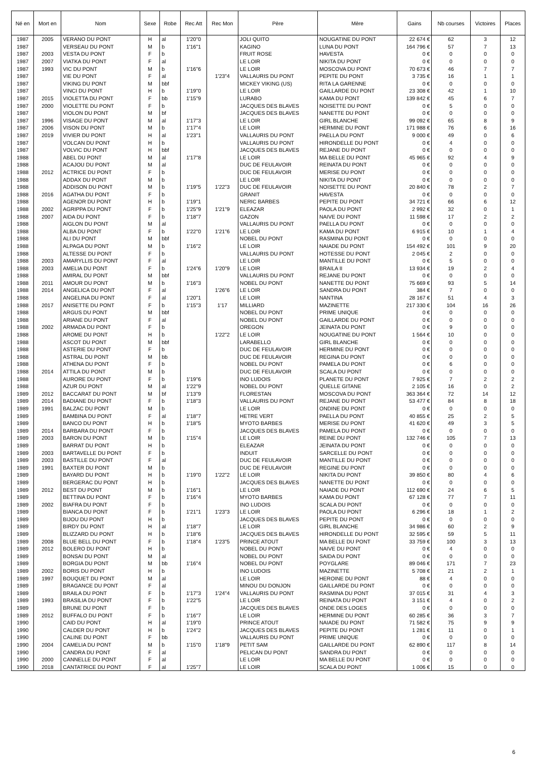| Né en | Mort en | Nom | Sexe | Robe | Rec Att | Rec Mon | Père | Mère | Gains | Nb courses | Victoires | Places |
| --- | --- | --- | --- | --- | --- | --- | --- | --- | --- | --- | --- | --- |
| 1987 | 2005 | VERANO DU PONT | H | al | 1'20"0 | | JOLI QUITO | NOUGATINE DU PONT | 22 674 € | 62 | 3 | 12 |
| 1987 | | VERSEAU DU PONT | M | b | 1'16"1 | | KAGINO | LUNA DU PONT | 164 796 € | 57 | 7 | 13 |
| 1987 | 2003 | VESTA DU PONT | F | b | | | FRUIT ROSE | HAVESTA | 0 € | 0 | 0 | 0 |
| 1987 | 2007 | VIATKA DU PONT | F | al | | | LE LOIR | NIKITA DU PONT | 0 € | 0 | 0 | 0 |
| 1987 | 1993 | VIC DU PONT | M | b | 1'16"6 | | LE LOIR | MOSCOVA DU PONT | 70 673 € | 46 | 7 | 7 |
| 1987 | | VIE DU PONT | F | al | | 1'23"4 | VALLAURIS DU PONT | PEPITE DU PONT | 3 735 € | 16 | 1 | 1 |
| 1987 | | VIKING DU PONT | M | bbf | | | MICKEY VIKING (US) | RITA LA GARENNE | 0 € | 0 | 0 | 0 |
| 1987 | | VINCI DU PONT | H | b | 1'19"0 | | LE LOIR | GAILLARDE DU PONT | 23 308 € | 42 | 1 | 10 |
| 1987 | 2015 | VIOLETTA DU PONT | F | bb | 1'15"9 | | LURABO | KAMA DU PONT | 139 842 € | 45 | 6 | 7 |
| 1987 | 2000 | VIOLETTE DU PONT | F | b | | | JACQUES DES BLAVES | NOISETTE DU PONT | 0 € | 5 | 0 | 0 |
| 1987 | | VIOLON DU PONT | M | bf | | | JACQUES DES BLAVES | NANETTE DU PONT | 0 € | 0 | 0 | 0 |
| 1987 | 1996 | VISAGE DU PONT | M | al | 1'17"3 | | LE LOIR | GIRL BLANCHE | 99 092 € | 65 | 8 | 9 |
| 1987 | 2006 | VISON DU PONT | M | b | 1'17"4 | | LE LOIR | HERMINE DU PONT | 171 988 € | 76 | 6 | 16 |
| 1987 | 2019 | VIVIER DU PONT | H | al | 1'23"1 | | VALLAURIS DU PONT | PAELLA DU PONT | 9 000 € | 49 | 0 | 6 |
| 1987 | | VOLCAN DU PONT | H | b | | | VALLAURIS DU PONT | HIRONDELLE DU PONT | 0 € | 4 | 0 | 0 |
| 1987 | | VOLVIC DU PONT | H | bbf | | | JACQUES DES BLAVES | REJANE DU PONT | 0 € | 0 | 0 | 0 |
| 1988 | | ABEL DU PONT | M | al | 1'17"8 | | LE LOIR | MA BELLE DU PONT | 45 965 € | 92 | 4 | 9 |
| 1988 | | ACAJOU DU PONT | M | al | | | DUC DE FEULAVOIR | REINATA DU PONT | 0 € | 0 | 0 | 0 |
| 1988 | 2012 | ACTRICE DU PONT | F | b | | | DUC DE FEULAVOIR | MERISE DU PONT | 0 € | 0 | 0 | 0 |
| 1988 | | ADDAX DU PONT | M | b | | | LE LOIR | NIKITA DU PONT | 0 € | 0 | 0 | 0 |
| 1988 | | ADDISON DU PONT | M | b | 1'19"5 | 1'22"3 | DUC DE FEULAVOIR | NOISETTE DU PONT | 20 840 € | 78 | 2 | 7 |
| 1988 | 2016 | AGATHA DU PONT | F | b | | | GRANIT | HAVESTA | 0 € | 0 | 0 | 0 |
| 1988 | | AGENOR DU PONT | H | b | 1'19"1 | | NERIC BARBES | PEPITE DU PONT | 34 721 € | 66 | 6 | 12 |
| 1988 | 2002 | AGRIPPA DU PONT | F | b | 1'25"9 | 1'21"9 | ELEAZAR | PAOLA DU PONT | 2 992 € | 32 | 0 | 1 |
| 1988 | 2007 | AIDA DU PONT | F | b | 1'18"7 | | GAZON | NAIVE DU PONT | 11 598 € | 17 | 2 | 2 |
| 1988 | | AIGLON DU PONT | M | al | | | VALLAURIS DU PONT | PAELLA DU PONT | 0 € | 0 | 0 | 0 |
| 1988 | | ALBA DU PONT | F | b | 1'22"0 | 1'21"6 | LE LOIR | KAMA DU PONT | 6 915 € | 10 | 1 | 4 |
| 1988 | | ALI DU PONT | M | bbf | | | NOBEL DU PONT | RASMINA DU PONT | 0 € | 0 | 0 | 0 |
| 1988 | | ALPAGA DU PONT | M | b | 1'16"2 | | LE LOIR | NAIADE DU PONT | 154 492 € | 101 | 9 | 20 |
| 1988 | | ALTESSE DU PONT | F | b | | | VALLAURIS DU PONT | HOTESSE DU PONT | 2 045 € | 2 | 0 | 0 |
| 1988 | 2003 | AMARYLLIS DU PONT | F | al | | | LE LOIR | MANTILLE DU PONT | 0 € | 5 | 0 | 0 |
| 1988 | 2003 | AMELIA DU PONT | F | b | 1'24"6 | 1'20"9 | LE LOIR | BRAILA II | 13 934 € | 19 | 2 | 4 |
| 1988 | | AMIRAL DU PONT | M | bbf | | | VALLAURIS DU PONT | REJANE DU PONT | 0 € | 0 | 0 | 0 |
| 1988 | 2011 | AMOUR DU PONT | M | b | 1'16"3 | | NOBEL DU PONT | NANETTE DU PONT | 75 669 € | 93 | 5 | 14 |
| 1988 | 2014 | ANGELICA DU PONT | F | al | | 1'26"6 | LE LOIR | SANDRA DU PONT | 384 € | 7 | 0 | 0 |
| 1988 | | ANGELINA DU PONT | F | al | 1'20"1 | | LE LOIR | NANTINA | 28 167 € | 51 | 4 | 3 |
| 1988 | 2017 | ANISETTE DU PONT | F | b | 1'15"3 | 1'17 | MILLIARD | MAZINETTE | 217 330 € | 104 | 16 | 26 |
| 1988 | | ARGUS DU PONT | M | bbf | | | NOBEL DU PONT | PRIME UNIQUE | 0 € | 0 | 0 | 0 |
| 1988 | | ARIANE DU PONT | F | al | | | NOBEL DU PONT | GAILLARDE DU PONT | 0 € | 0 | 0 | 0 |
| 1988 | 2002 | ARMADA DU PONT | F | b | | | OREGON | JEINATA DU PONT | 0 € | 9 | 0 | 0 |
| 1988 | | AROME DU PONT | H | b | | 1'22"2 | LE LOIR | NOUGATINE DU PONT | 1 564 € | 10 | 0 | 0 |
| 1988 | | ASCOT DU PONT | M | bbf | | | LARABELLO | GIRL BLANCHE | 0 € | 0 | 0 | 0 |
| 1988 | | ASTERIE DU PONT | F | b | | | DUC DE FEULAVOIR | HERMINE DU PONT | 0 € | 0 | 0 | 0 |
| 1988 | | ASTRAL DU PONT | M | bb | | | DUC DE FEULAVOIR | REGINA DU PONT | 0 € | 0 | 0 | 0 |
| 1988 | | ATHENA DU PONT | F | b | | | NOBEL DU PONT | PAMELA DU PONT | 0 € | 6 | 0 | 0 |
| 1988 | 2014 | ATTILA DU PONT | M | b | | | DUC DE FEULAVOIR | SCALA DU PONT | 0 € | 0 | 0 | 0 |
| 1988 | | AURORE DU PONT | F | b | 1'19"6 | | INO LUDOIS | PLANETE DU PONT | 7 925 € | 7 | 2 | 2 |
| 1988 | | AZUR DU PONT | M | al | 1'22"9 | | NOBEL DU PONT | QUELLE GITANE | 2 105 € | 16 | 0 | 2 |
| 1989 | 2012 | BACCARAT DU PONT | M | bf | 1'13"9 | | FLORESTAN | MOSCOVA DU PONT | 363 364 € | 72 | 14 | 12 |
| 1989 | 2014 | BADIANE DU PONT | F | b | 1'18"3 | | VALLAURIS DU PONT | REJANE DU PONT | 53 477 € | 84 | 8 | 18 |
| 1989 | 1991 | BALZAC DU PONT | M | b | | | LE LOIR | ONDINE DU PONT | 0 € | 0 | 0 | 0 |
| 1989 | | BAMBINA DU PONT | F | al | 1'18"7 | | HETRE VERT | PAELLA DU PONT | 40 855 € | 25 | 2 | 5 |
| 1989 | | BANCO DU PONT | H | b | 1'18"5 | | MYOTO BARBES | MERISE DU PONT | 41 620 € | 49 | 3 | 5 |
| 1989 | 2014 | BARBARA DU PONT | F | b | | | JACQUES DES BLAVES | PAMELA DU PONT | 0 € | 0 | 0 | 0 |
| 1989 | 2003 | BARON DU PONT | M | b | 1'15"4 | | LE LOIR | REINE DU PONT | 132 746 € | 105 | 7 | 13 |
| 1989 | | BARRAT DU PONT | H | b | | | ELEAZAR | JEINATA DU PONT | 0 € | 0 | 0 | 0 |
| 1989 | 2003 | BARTAVELLE DU PONT | F | b | | | INDUIT | SARCELLE DU PONT | 0 € | 0 | 0 | 0 |
| 1989 | 2003 | BASTILLE DU PONT | F | al | | | DUC DE FEULAVOIR | MANTILLE DU PONT | 0 € | 0 | 0 | 0 |
| 1989 | 1991 | BAXTER DU PONT | M | b | | | DUC DE FEULAVOIR | REGINE DU PONT | 0 € | 0 | 0 | 0 |
| 1989 | | BAYARD DU PONT | H | b | 1'19"0 | 1'22"2 | LE LOIR | NIKITA DU PONT | 39 850 € | 80 | 4 | 6 |
| 1989 | | BERGERAC DU PONT | H | b | | | JACQUES DES BLAVES | NANETTE DU PONT | 0 € | 0 | 0 | 0 |
| 1989 | 2012 | BEST DU PONT | M | b | 1'16"1 | | LE LOIR | NAIADE DU PONT | 112 690 € | 24 | 6 | 5 |
| 1989 | | BETTINA DU PONT | F | b | 1'16"4 | | MYOTO BARBES | KAMA DU PONT | 67 128 € | 77 | 7 | 11 |
| 1989 | 2002 | BIAFRA DU PONT | F | b | | | INO LUDOIS | SCALA DU PONT | 0 € | 0 | 0 | 0 |
| 1989 | | BIANCA DU PONT | F | b | 1'21"1 | 1'23"3 | LE LOIR | PAOLA DU PONT | 6 296 € | 18 | 1 | 2 |
| 1989 | | BIJOU DU PONT | H | b | | | JACQUES DES BLAVES | PEPITE DU PONT | 0 € | 0 | 0 | 0 |
| 1989 | | BIRDY DU PONT | H | al | 1'18"7 | | LE LOIR | GIRL BLANCHE | 34 986 € | 60 | 2 | 9 |
| 1989 | | BLIZZARD DU PONT | H | b | 1'18"6 | | JACQUES DES BLAVES | HIRONDELLE DU PONT | 32 595 € | 59 | 5 | 11 |
| 1989 | 2008 | BLUE BELL DU PONT | F | b | 1'18"4 | 1'23"5 | PRINCE ATOUT | MA BELLE DU PONT | 33 759 € | 100 | 3 | 13 |
| 1989 | 2012 | BOLERO DU PONT | H | b | | | NOBEL DU PONT | NAIVE DU PONT | 0 € | 4 | 0 | 0 |
| 1989 | | BONSAI DU PONT | M | al | | | NOBEL DU PONT | SAIDA DU PONT | 0 € | 0 | 0 | 0 |
| 1989 | | BORGIA DU PONT | M | bb | 1'16"4 | | NOBEL DU PONT | POYGLARE | 89 046 € | 171 | 7 | 23 |
| 1989 | 2002 | BORIS DU PONT | H | b | | | INO LUDOIS | MAZINETTE | 5 708 € | 21 | 2 | 1 |
| 1989 | 1997 | BOUQUET DU PONT | M | al | | | LE LOIR | HEROINE DU PONT | 88 € | 4 | 0 | 0 |
| 1989 | | BRAGANCE DU PONT | F | al | | | MINOU DU DONJON | GAILLARDE DU PONT | 0 € | 0 | 0 | 0 |
| 1989 | | BRAILA DU PONT | F | b | 1'17"3 | 1'24"4 | VALLAURIS DU PONT | RASMINA DU PONT | 37 015 € | 31 | 4 | 3 |
| 1989 | 1993 | BRASILIA DU PONT | F | b | 1'22"5 | | LE LOIR | REINATA DU PONT | 3 151 € | 4 | 0 | 2 |
| 1989 | | BRUNE DU PONT | F | b | | | JACQUES DES BLAVES | ONDE DES LOGES | 0 € | 0 | 0 | 0 |
| 1989 | 2012 | BUFFALO DU PONT | F | b | 1'16"7 | | LE LOIR | HERMINE DU PONT | 60 285 € | 36 | 3 | 7 |
| 1990 | | CAID DU PONT | H | al | 1'19"0 | | PRINCE ATOUT | NAIADE DU PONT | 71 582 € | 75 | 9 | 9 |
| 1990 | | CALDER DU PONT | H | b | 1'24"2 | | JACQUES DES BLAVES | PEPITE DU PONT | 1 281 € | 11 | 0 | 1 |
| 1990 | | CALINE DU PONT | F | bb | | | VALLAURIS DU PONT | PRIME UNIQUE | 0 € | 0 | 0 | 0 |
| 1990 | 2004 | CAMELIA DU PONT | M | b | 1'15"0 | 1'18"9 | PETIT SAM | GAILLARDE DU PONT | 62 890 € | 117 | 8 | 14 |
| 1990 | | CANDRA DU PONT | F | al | | | PELICAN DU PONT | SANDRA DU PONT | 0 € | 0 | 0 | 0 |
| 1990 | 2000 | CANNELLE DU PONT | F | al | | | LE LOIR | MA BELLE DU PONT | 0 € | 0 | 0 | 0 |
| 1990 | 2018 | CANTATRICE DU PONT | F | al | 1'25"7 | | LE LOIR | SCALA DU PONT | 1 006 € | 15 | 0 | 0 |
6